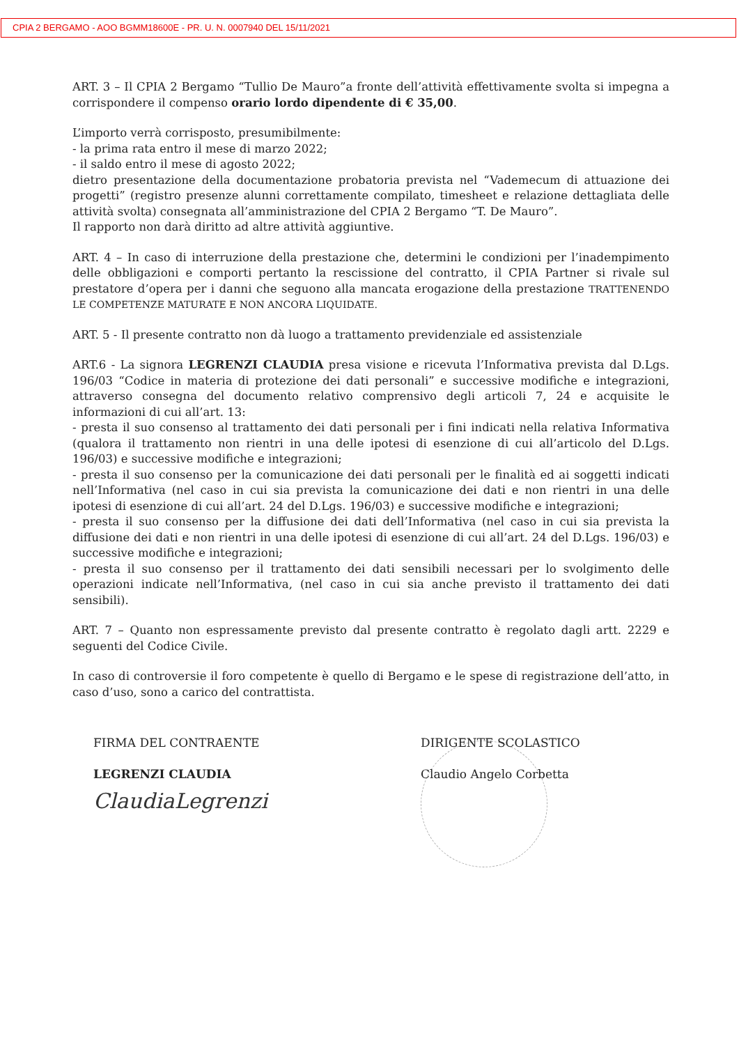CPIA 2 BERGAMO - AOO BGMM18600E - PR. U. N. 0007940 DEL 15/11/2021
ART. 3 – Il CPIA 2 Bergamo “Tullio De Mauro”a fronte dell’attività effettivamente svolta si impegna a corrispondere il compenso orario lordo dipendente di € 35,00.
L’importo verrà corrisposto, presumibilmente:
- la prima rata entro il mese di marzo 2022;
- il saldo entro il mese di agosto 2022;
dietro presentazione della documentazione probatoria prevista nel “Vademecum di attuazione dei progetti” (registro presenze alunni correttamente compilato, timesheet e relazione dettagliata delle attività svolta) consegnata all’amministrazione del CPIA 2 Bergamo “T. De Mauro”.
Il rapporto non darà diritto ad altre attività aggiuntive.
ART. 4 – In caso di interruzione della prestazione che, determini le condizioni per l’inadempimento delle obbligazioni e comporti pertanto la rescissione del contratto, il CPIA Partner si rivale sul prestatore d’opera per i danni che seguono alla mancata erogazione della prestazione TRATTENENDO LE COMPETENZE MATURATE E NON ANCORA LIQUIDATE.
ART. 5 - Il presente contratto non dà luogo a trattamento previdenziale ed assistenziale
ART.6 - La signora LEGRENZI CLAUDIA presa visione e ricevuta l’Informativa prevista dal D.Lgs. 196/03 “Codice in materia di protezione dei dati personali” e successive modifiche e integrazioni, attraverso consegna del documento relativo comprensivo degli articoli 7, 24 e acquisite le informazioni di cui all’art. 13:
- presta il suo consenso al trattamento dei dati personali per i fini indicati nella relativa Informativa (qualora il trattamento non rientri in una delle ipotesi di esenzione di cui all’articolo del D.Lgs. 196/03) e successive modifiche e integrazioni;
- presta il suo consenso per la comunicazione dei dati personali per le finalità ed ai soggetti indicati nell’Informativa (nel caso in cui sia prevista la comunicazione dei dati e non rientri in una delle ipotesi di esenzione di cui all’art. 24 del D.Lgs. 196/03) e successive modifiche e integrazioni;
- presta il suo consenso per la diffusione dei dati dell’Informativa (nel caso in cui sia prevista la diffusione dei dati e non rientri in una delle ipotesi di esenzione di cui all’art. 24 del D.Lgs. 196/03) e successive modifiche e integrazioni;
- presta il suo consenso per il trattamento dei dati sensibili necessari per lo svolgimento delle operazioni indicate nell’Informativa, (nel caso in cui sia anche previsto il trattamento dei dati sensibili).
ART. 7 – Quanto non espressamente previsto dal presente contratto è regolato dagli artt. 2229 e seguenti del Codice Civile.
In caso di controversie il foro competente è quello di Bergamo e le spese di registrazione dell’atto, in caso d’uso, sono a carico del contrattista.
FIRMA DEL CONTRAENTE
LEGRENZI CLAUDIA
ClaudiaLegrenzi
DIRIGENTE SCOLASTICO
Claudio Angelo Corbetta